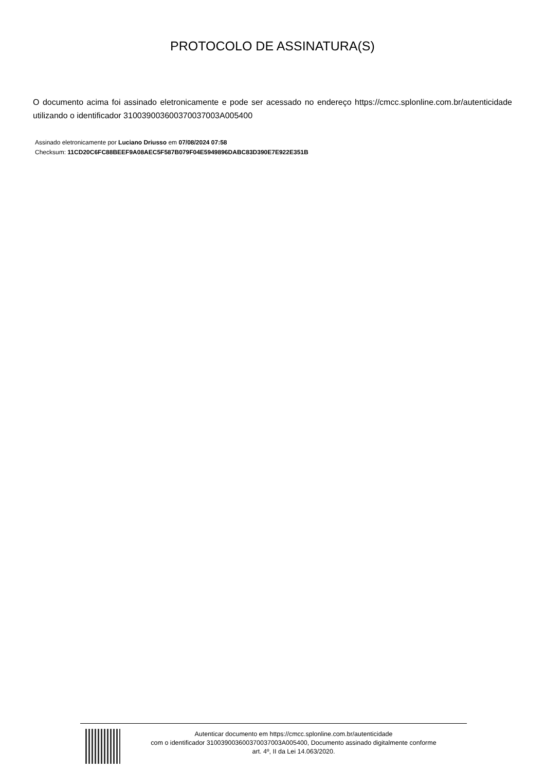PROTOCOLO DE ASSINATURA(S)
O documento acima foi assinado eletronicamente e pode ser acessado no endereço https://cmcc.splonline.com.br/autenticidade utilizando o identificador 310039003600370037003A005400
Assinado eletronicamente por Luciano Driusso em 07/08/2024 07:58
Checksum: 11CD20C6FC88BEEF9A08AEC5F587B079F04E5949896DABC83D390E7E922E351B
Autenticar documento em https://cmcc.splonline.com.br/autenticidade
com o identificador 310039003600370037003A005400, Documento assinado digitalmente conforme
art. 4º, II da Lei 14.063/2020.